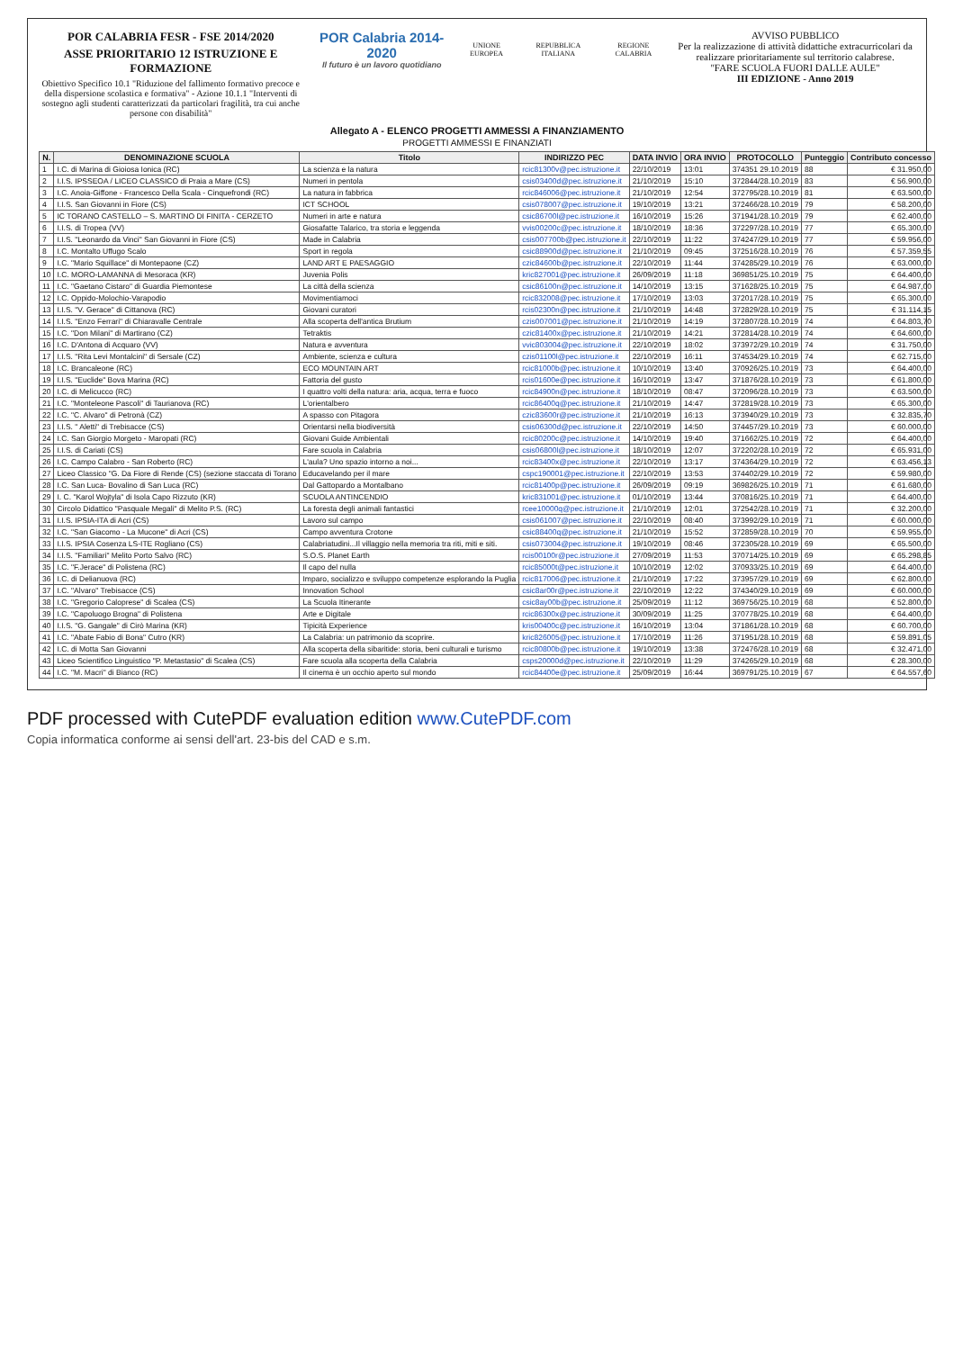POR CALABRIA FESR - FSE 2014/2020
ASSE PRIORITARIO 12 ISTRUZIONE E FORMAZIONE
Obiettivo Specifico 10.1 "Riduzione del fallimento formativo precoce e della dispersione scolastica e formativa" - Azione 10.1.1 "Interventi di sostegno agli studenti caratterizzati da particolari fragilità, tra cui anche persone con disabilità"
POR Calabria 2014-2020
Il futuro è un lavoro quotidiano
UNIONE EUROPEA REPUBBLICA ITALIANA REGIONE CALABRIA
AVVISO PUBBLICO
Per la realizzazione di attività didattiche extracurricolari da realizzare prioritariamente sul territorio calabrese.
"FARE SCUOLA FUORI DALLE AULE"
III EDIZIONE - Anno 2019
Allegato A - ELENCO PROGETTI AMMESSI A FINANZIAMENTO
PROGETTI AMMESSI E FINANZIATI
| N. | DENOMINAZIONE SCUOLA | Titolo | INDIRIZZO PEC | DATA INVIO | ORA INVIO | PROTOCOLLO | Punteggio | Contributo concesso |
| --- | --- | --- | --- | --- | --- | --- | --- | --- |
| 1 | I.C. di Marina di Gioiosa Ionica (RC) | La scienza e la natura | rcic81300v@pec.istruzione.it | 22/10/2019 | 13:01 | 374351 29.10.2019 | 88 | € 31.950,00 |
| 2 | I.I.S. IPSSEOA / LICEO CLASSICO di Praia a Mare (CS) | Numeri in pentola | csis03400d@pec.istruzione.it | 21/10/2019 | 15:10 | 372844/28.10.2019 | 83 | € 56.900,00 |
| 3 | I.C. Anoia-Giffone - Francesco Della Scala - Cinquefrondi (RC) | La natura in fabbrica | rcic846006@pec.istruzione.it | 21/10/2019 | 12:54 | 372795/28.10.2019 | 81 | € 63.500,00 |
| 4 | I.I.S. San Giovanni in Fiore (CS) | ICT SCHOOL | csis078007@pec.istruzione.it | 19/10/2019 | 13:21 | 372466/28.10.2019 | 79 | € 58.200,00 |
| 5 | IC TORANO CASTELLO – S. MARTINO DI FINITA - CERZETO | Numeri in arte e natura | csic86700l@pec.istruzione.it | 16/10/2019 | 15:26 | 371941/28.10.2019 | 79 | € 62.400,00 |
| 6 | I.I.S. di Tropea (VV) | Giosafatte Talarico, tra storia e leggenda | vvis00200c@pec.istruzione.it | 18/10/2019 | 18:36 | 372297/28.10.2019 | 77 | € 65.300,00 |
| 7 | I.I.S. "Leonardo da Vinci" San Giovanni in Fiore (CS) | Made in Calabria | csis007700b@pec.istruzione.it | 22/10/2019 | 11:22 | 374247/29.10.2019 | 77 | € 59.956,00 |
| 8 | I.C. Montalto Uffugo Scalo | Sport in regola | csic88900d@pec.istruzione.it | 21/10/2019 | 09:45 | 372516/28.10.2019 | 76 | € 57.359,55 |
| 9 | I.C. "Mario Squillace" di Montepaone (CZ) | LAND ART E PAESAGGIO | czic84600b@pec.istruzione.it | 22/10/2019 | 11:44 | 374285/29.10.2019 | 76 | € 63.000,00 |
| 10 | I.C. MORO-LAMANNA di Mesoraca (KR) | Juvenia Polis | kric827001@pec.istruzione.it | 26/09/2019 | 11:18 | 369851/25.10.2019 | 75 | € 64.400,00 |
| 11 | I.C. "Gaetano Cistaro" di Guardia Piemontese | La città della scienza | csic86100n@pec.istruzione.it | 14/10/2019 | 13:15 | 371628/25.10.2019 | 75 | € 64.987,00 |
| 12 | I.C. Oppido-Molochio-Varapodio | Movimentiamoci | rcic832008@pec.istruzione.it | 17/10/2019 | 13:03 | 372017/28.10.2019 | 75 | € 65.300,00 |
| 13 | I.I.S. "V. Gerace" di Cittanova (RC) | Giovani curatori | rcis02300n@pec.istruzione.it | 21/10/2019 | 14:48 | 372829/28.10.2019 | 75 | € 31.114,15 |
| 14 | I.I.S. "Enzo Ferrari" di Chiaravalle Centrale | Alla scoperta dell'antica Brutium | czis007001@pec.istruzione.it | 21/10/2019 | 14:19 | 372807/28.10.2019 | 74 | € 64.803,70 |
| 15 | I.C. "Don Milani" di Martirano (CZ) | Tetraktis | czic81400x@pec.istruzione.it | 21/10/2019 | 14:21 | 372814/28.10.2019 | 74 | € 64.600,00 |
| 16 | I.C. D'Antona di Acquaro (VV) | Natura e avventura | vvic803004@pec.istruzione.it | 22/10/2019 | 18:02 | 373972/29.10.2019 | 74 | € 31.750,00 |
| 17 | I.I.S. "Rita Levi Montalcini" di Sersale (CZ) | Ambiente, scienza e cultura | czis01100l@pec.istruzione.it | 22/10/2019 | 16:11 | 374534/29.10.2019 | 74 | € 62.715,00 |
| 18 | I.C. Brancaleone (RC) | ECO MOUNTAIN ART | rcic81000b@pec.istruzione.it | 10/10/2019 | 13:40 | 370926/25.10.2019 | 73 | € 64.400,00 |
| 19 | I.I.S. "Euclide" Bova Marina (RC) | Fattoria del gusto | rcis01600e@pec.istruzione.it | 16/10/2019 | 13:47 | 371876/28.10.2019 | 73 | € 61.800,00 |
| 20 | I.C. di Melicucco (RC) | I quattro volti della natura: aria, acqua, terra e fuoco | rcic84900n@pec.istruzione.it | 18/10/2019 | 08:47 | 372096/28.10.2019 | 73 | € 63.500,00 |
| 21 | I.C. "Monteleone Pascoli" di Taurianova (RC) | L'orientalbero | rcic86400q@pec.istruzione.it | 21/10/2019 | 14:47 | 372819/28.10.2019 | 73 | € 65.300,00 |
| 22 | I.C. "C. Alvaro" di Petronà (CZ) | A spasso con Pitagora | czic83600r@pec.istruzione.it | 21/10/2019 | 16:13 | 373940/29.10.2019 | 73 | € 32.835,70 |
| 23 | I.I.S. " Aletti" di Trebisacce (CS) | Orientarsi nella biodiversità | csis06300d@pec.istruzione.it | 22/10/2019 | 14:50 | 374457/29.10.2019 | 73 | € 60.000,00 |
| 24 | I.C. San Giorgio Morgeto - Maropati (RC) | Giovani Guide Ambientali | rcic80200c@pec.istruzione.it | 14/10/2019 | 19:40 | 371662/25.10.2019 | 72 | € 64.400,00 |
| 25 | I.I.S. di Cariati (CS) | Fare scuola in Calabria | csis06800l@pec.istruzione.it | 18/10/2019 | 12:07 | 372202/28.10.2019 | 72 | € 65.931,00 |
| 26 | I.C. Campo Calabro - San Roberto (RC) | L'aula? Uno spazio intorno a noi... | rcic83400x@pec.istruzione.it | 22/10/2019 | 13:17 | 374364/29.10.2019 | 72 | € 63.456,13 |
| 27 | Liceo Classico "G. Da Fiore di Rende (CS) (sezione staccata di Torano | Educavelando per il mare | cspc190001@pec.istruzione.it | 22/10/2019 | 13:53 | 374402/29.10.2019 | 72 | € 59.980,00 |
| 28 | I.C. San Luca- Bovalino di San Luca (RC) | Dal Gattopardo a Montalbano | rcic81400p@pec.istruzione.it | 26/09/2019 | 09:19 | 369826/25.10.2019 | 71 | € 61.680,00 |
| 29 | I. C. "Karol Wojtyla" di Isola Capo Rizzuto (KR) | SCUOLA ANTINCENDIO | kric831001@pec.istruzione.it | 01/10/2019 | 13:44 | 370816/25.10.2019 | 71 | € 64.400,00 |
| 30 | Circolo Didattico "Pasquale Megali" di Melito P.S. (RC) | La foresta degli animali fantastici | rcee10000q@pec.istruzione.it | 21/10/2019 | 12:01 | 372542/28.10.2019 | 71 | € 32.200,00 |
| 31 | I.I.S. IPSIA-ITA di Acri (CS) | Lavoro sul campo | csis061007@pec.istruzione.it | 22/10/2019 | 08:40 | 373992/29.10.2019 | 71 | € 60.000,00 |
| 32 | I.C. "San Giacomo - La Mucone" di Acri (CS) | Campo avventura Crotone | csic88400q@pec.istruzione.it | 21/10/2019 | 15:52 | 372859/28.10.2019 | 70 | € 59.955,00 |
| 33 | I.I.S. IPSIA Cosenza LS-ITE Rogliano (CS) | Calabriatudini...Il villaggio nella memoria tra riti, miti e siti. | csis073004@pec.istruzione.it | 19/10/2019 | 08:46 | 372305/28.10.2019 | 69 | € 65.500,00 |
| 34 | I.I.S. "Familiari" Melito Porto Salvo (RC) | S.O.S. Planet Earth | rcis00100r@pec.istruzione.it | 27/09/2019 | 11:53 | 370714/25.10.2019 | 69 | € 65.298,85 |
| 35 | I.C. "F.Jerace" di Polistena (RC) | Il capo del nulla | rcic85000t@pec.istruzione.it | 10/10/2019 | 12:02 | 370933/25.10.2019 | 69 | € 64.400,00 |
| 36 | I.C. di Delianuova (RC) | Imparo, socializzo e sviluppo competenze esplorando la Puglia | rcic817006@pec.istruzione.it | 21/10/2019 | 17:22 | 373957/29.10.2019 | 69 | € 62.800,00 |
| 37 | I.C. "Alvaro" Trebisacce (CS) | Innovation School | csic8ar00r@pec.istruzione.it | 22/10/2019 | 12:22 | 374340/29.10.2019 | 69 | € 60.000,00 |
| 38 | I.C. "Gregorio Caloprese" di Scalea (CS) | La Scuola Itinerante | csic8ay00b@pec.istruzione.it | 25/09/2019 | 11:12 | 369756/25.10.2019 | 68 | € 52.800,00 |
| 39 | I.C. "Capoluogo Brogna" di Polistena | Arte e Digitale | rcic86300x@pec.istruzione.it | 30/09/2019 | 11:25 | 370778/25.10.2019 | 68 | € 64.400,00 |
| 40 | I.I.S. "G. Gangale" di Cirò Marina (KR) | Tipicità Experience | kris00400c@pec.istruzione.it | 16/10/2019 | 13:04 | 371861/28.10.2019 | 68 | € 60.700,00 |
| 41 | I.C. "Abate Fabio di Bona" Cutro (KR) | La Calabria: un patrimonio da scoprire. | kric826005@pec.istruzione.it | 17/10/2019 | 11:26 | 371951/28.10.2019 | 68 | € 59.891,05 |
| 42 | I.C. di Motta San Giovanni | Alla scoperta della sibaritide: storia, beni culturali e turismo | rcic80800b@pec.istruzione.it | 19/10/2019 | 13:38 | 372476/28.10.2019 | 68 | € 32.471,00 |
| 43 | Liceo Scientifico Linguistico "P. Metastasio" di Scalea (CS) | Fare scuola alla scoperta della Calabria | csps20000d@pec.istruzione.it | 22/10/2019 | 11:29 | 374265/29.10.2019 | 68 | € 28.300,00 |
| 44 | I.C. "M. Macri" di Bianco (RC) | Il cinema è un occhio aperto sul mondo | rcic84400e@pec.istruzione.it | 25/09/2019 | 16:44 | 369791/25.10.2019 | 67 | € 64.557,60 |
PDF processed with CutePDF evaluation edition www.CutePDF.com
Copia informatica conforme ai sensi dell'art. 23-bis del CAD e s.m.